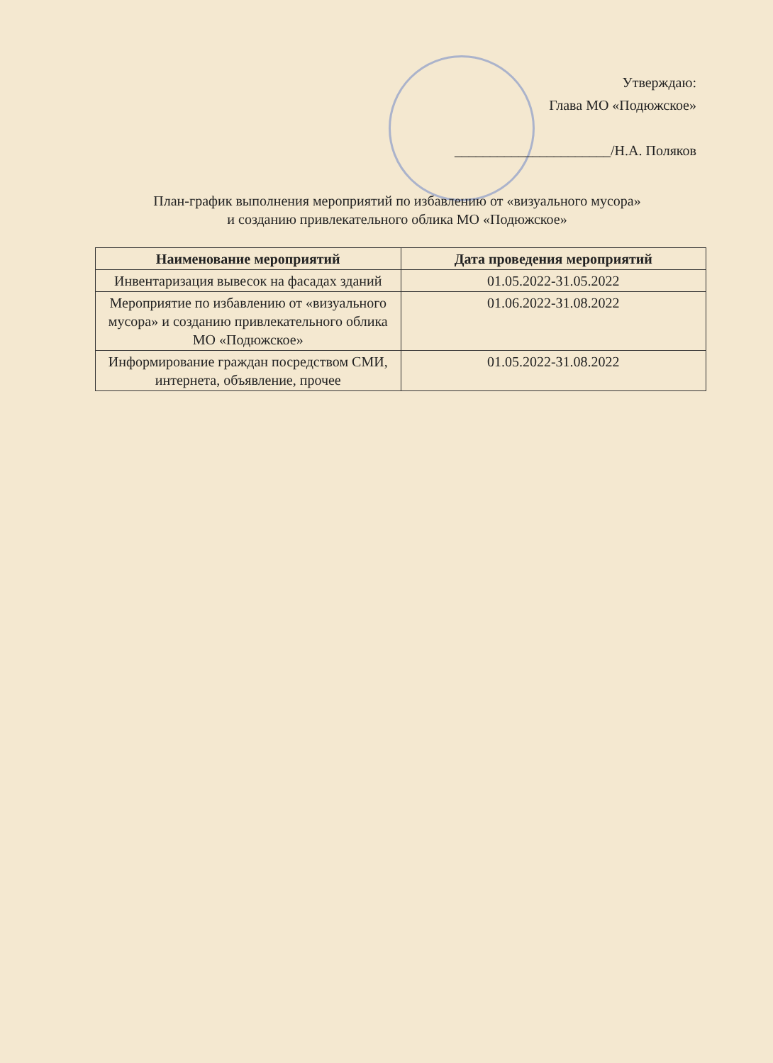Утверждаю:
Глава МО «Подюжское»
______________________/Н.А. Поляков
План-график выполнения мероприятий по избавлению от «визуального мусора»
и созданию привлекательного облика МО «Подюжское»
| Наименование мероприятий | Дата проведения мероприятий |
| --- | --- |
| Инвентаризация вывесок на фасадах зданий | 01.05.2022-31.05.2022 |
| Мероприятие по избавлению от «визуального мусора» и созданию привлекательного облика МО «Подюжское» | 01.06.2022-31.08.2022 |
| Информирование граждан посредством СМИ, интернета, объявление, прочее | 01.05.2022-31.08.2022 |